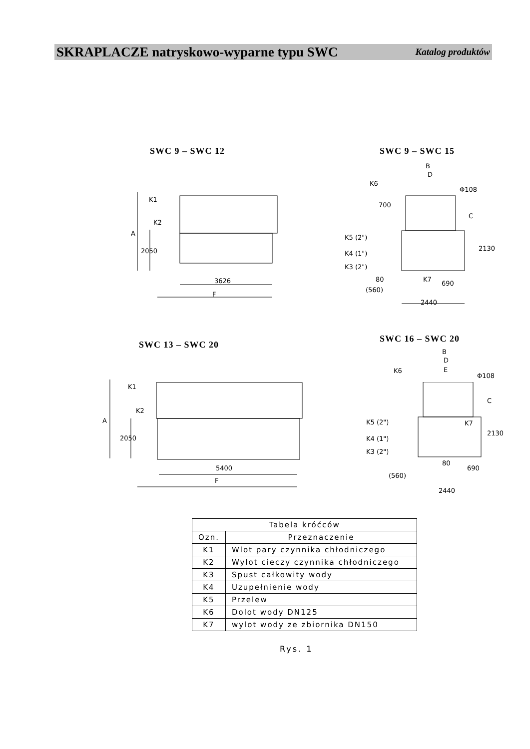SKRAPLACZE natryskowo-wyparne typu SWC Katalog produktów
SWC 9 – SWC 12
K1
K2
3626
F
A
2050
SWC 9 – SWC 15
B
D
K6
Φ108
700
C
K5 (2")
K4 (1")
K3 (2")
2130
80 K7
690
(560)
2440
SWC 13 – SWC 20
SWC 16 – SWC 20
K1
K2
A
2050
5400
F
B
D
E
K6
Φ108
C
K7
K5 (2")
K4 (1")
K3 (2")
2130
80
690
(560)
2440
| Tabela króćców | |
| --- | --- |
| Ozn. | Przeznaczenie |
| K1 | Wlot pary czynnika chłodniczego |
| K2 | Wylot cieczy czynnika chłodniczego |
| K3 | Spust całkowity wody |
| K4 | Uzupełnienie wody |
| K5 | Przelew |
| K6 | Dolot wody DN125 |
| K7 | wylot wody ze zbiornika DN150 |
Rys. 1